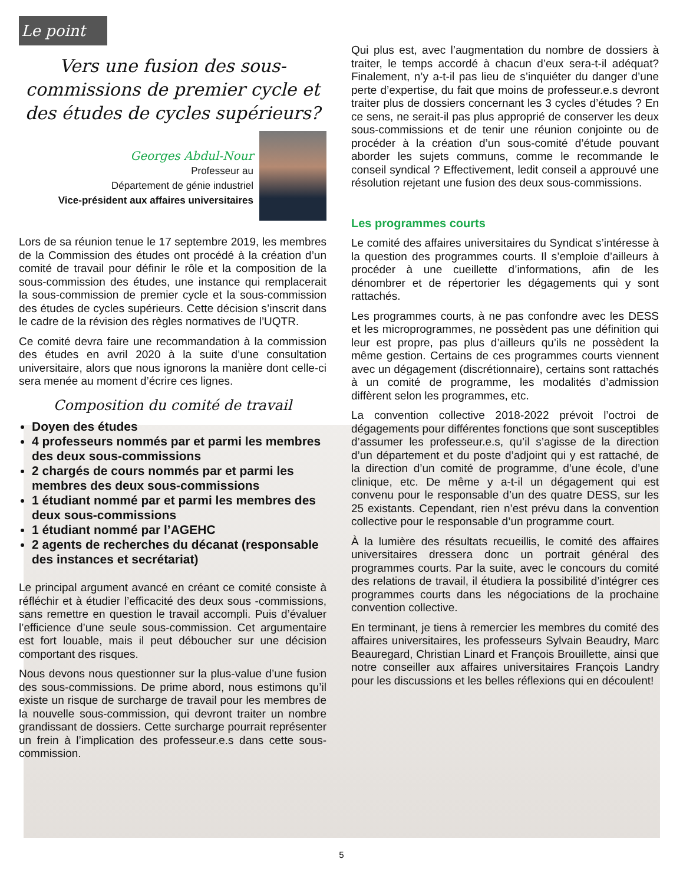Le point d'ancre
Vers une fusion des sous-commissions de premier cycle et des études de cycles supérieurs?
Georges Abdul-Nour
Professeur au
Département de génie industriel
Vice-président aux affaires universitaires
Lors de sa réunion tenue le 17 septembre 2019, les membres de la Commission des études ont procédé à la création d’un comité de travail pour définir le rôle et la composition de la sous-commission des études, une instance qui remplacerait la sous-commission de premier cycle et la sous-commission des études de cycles supérieurs. Cette décision s’inscrit dans le cadre de la révision des règles normatives de l’UQTR.
Ce comité devra faire une recommandation à la commission des études en avril 2020 à la suite d’une consultation universitaire, alors que nous ignorons la manière dont celle-ci sera menée au moment d’écrire ces lignes.
Composition du comité de travail
Doyen des études
4 professeurs nommés par et parmi les membres des deux sous-commissions
2 chargés de cours nommés par et parmi les membres des deux sous-commissions
1 étudiant nommé par et parmi les membres des deux sous-commissions
1 étudiant nommé par l’AGEHC
2 agents de recherches du décanat (responsable des instances et secrétariat)
Le principal argument avancé en créant ce comité consiste à réfléchir et à étudier l’efficacité des deux sous -commissions, sans remettre en question le travail accompli. Puis d’évaluer l’efficience d’une seule sous-commission. Cet argumentaire est fort louable, mais il peut déboucher sur une décision comportant des risques.
Nous devons nous questionner sur la plus-value d’une fusion des sous-commissions. De prime abord, nous estimons qu’il existe un risque de surcharge de travail pour les membres de la nouvelle sous-commission, qui devront traiter un nombre grandissant de dossiers. Cette surcharge pourrait représenter un frein à l’implication des professeur.e.s dans cette sous-commission.
Qui plus est, avec l’augmentation du nombre de dossiers à traiter, le temps accordé à chacun d’eux sera-t-il adéquat? Finalement, n’y a-t-il pas lieu de s’inquiéter du danger d’une perte d’expertise, du fait que moins de professeur.e.s devront traiter plus de dossiers concernant les 3 cycles d’études ? En ce sens, ne serait-il pas plus approprié de conserver les deux sous-commissions et de tenir une réunion conjointe ou de procéder à la création d’un sous-comité d’étude pouvant aborder les sujets communs, comme le recommande le conseil syndical ? Effectivement, ledit conseil a approuvé une résolution rejetant une fusion des deux sous-commissions.
Les programmes courts
Le comité des affaires universitaires du Syndicat s’intéresse à la question des programmes courts. Il s’emploie d’ailleurs à procéder à une cueillette d’informations, afin de les dénombrer et de répertorier les dégagements qui y sont rattachés.
Les programmes courts, à ne pas confondre avec les DESS et les microprogrammes, ne possèdent pas une définition qui leur est propre, pas plus d’ailleurs qu’ils ne possèdent la même gestion. Certains de ces programmes courts viennent avec un dégagement (discrétionnaire), certains sont rattachés à un comité de programme, les modalités d’admission diffèrent selon les programmes, etc.
La convention collective 2018-2022 prévoit l’octroi de dégagements pour différentes fonctions que sont susceptibles d’assumer les professeur.e.s, qu’il s’agisse de la direction d’un département et du poste d’adjoint qui y est rattaché, de la direction d’un comité de programme, d’une école, d’une clinique, etc. De même y a-t-il un dégagement qui est convenu pour le responsable d’un des quatre DESS, sur les 25 existants. Cependant, rien n’est prévu dans la convention collective pour le responsable d’un programme court.
À la lumière des résultats recueillis, le comité des affaires universitaires dressera donc un portrait général des programmes courts. Par la suite, avec le concours du comité des relations de travail, il étudiera la possibilité d’intégrer ces programmes courts dans les négociations de la prochaine convention collective.
En terminant, je tiens à remercier les membres du comité des affaires universitaires, les professeurs Sylvain Beaudry, Marc Beauregard, Christian Linard et François Brouillette, ainsi que notre conseiller aux affaires universitaires François Landry pour les discussions et les belles réflexions qui en découlent!
5